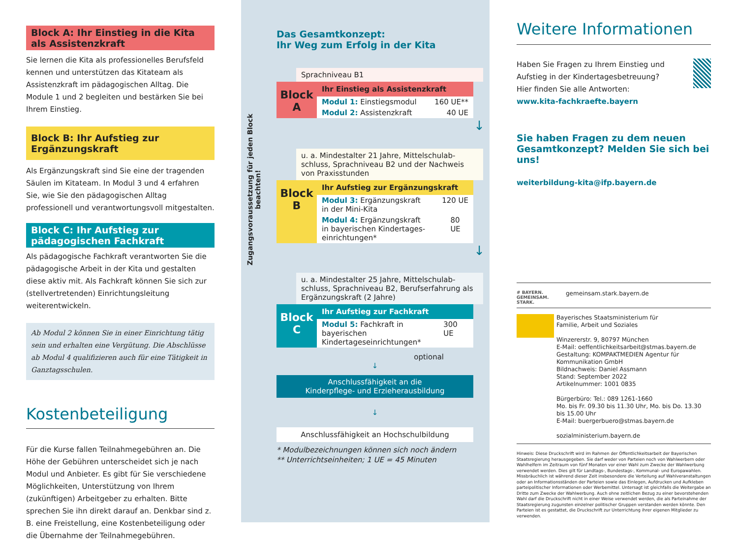Block A: Ihr Einstieg in die Kita als Assistenzkraft
Sie lernen die Kita als professionelles Berufsfeld kennen und unterstützen das Kitateam als Assistenz­kraft im pädagogischen Alltag. Die Module 1 und 2 begleiten und bestärken Sie bei Ihrem Einstieg.
Block B: Ihr Aufstieg zur Ergänzungskraft
Als Ergänzungskraft sind Sie eine der tragenden Säulen im Kitateam. In Modul 3 und 4 erfahren Sie, wie Sie den pädagogischen Alltag professionell und verantwortungsvoll mitgestalten.
Block C: Ihr Aufstieg zur pädagogischen Fachkraft
Als pädagogische Fachkraft verantworten Sie die pädagogische Arbeit in der Kita und gestalten diese aktiv mit. Als Fachkraft können Sie sich zur (stellver­tretenden) Einrichtungsleitung weiterentwickeln.
Ab Modul 2 können Sie in einer Einrichtung tätig sein und erhalten eine Vergütung. Die Abschlüsse ab Modul 4 qualifizieren auch für eine Tätigkeit in Ganztagsschulen.
Kostenbeteiligung
Für die Kurse fallen Teilnahmegebühren an. Die Höhe der Gebühren unterscheidet sich je nach Modul und Anbieter. Es gibt für Sie verschiedene Möglich­keiten, Unterstützung von Ihrem (zukünftigen) Arbeitgeber zu erhalten. Bitte sprechen Sie ihn direkt darauf an. Denkbar sind z. B. eine Freistellung, eine Kostenbeteiligung oder die Übernahme der Teilnahmegebühren.
Das Gesamtkonzept:
Ihr Weg zum Erfolg in der Kita
Sprachniveau B1
Block
A
Ihr Einstieg als Assistenzkraft
Modul 1: Einstiegsmodul 160 UE**
Modul 2: Assistenzkraft 40 UE
↓
u. a. Mindestalter 21 Jahre, Mittelschulab­schluss, Sprachniveau B2 und der Nachweis von Praxisstunden
Block
B
Ihr Aufstieg zur Ergänzungskraft
Modul 3: Ergänzungskraft
in der Mini-Kita 120 UE
Modul 4: Ergänzungskraft
in bayerischen Kindertages­einrichtungen* 80 UE
↓
u. a. Mindestalter 25 Jahre, Mittelschulab­schluss, Sprachniveau B2, Berufserfahrung als Ergänzungskraft (2 Jahre)
Block
C
Ihr Aufstieg zur Fachkraft
Modul 5: Fachkraft in bayerischen
Kindertageseinrichtungen* 300 UE
optional
↓
Anschlussfähigkeit an die
Kinderpflege- und Erzieherausbildung
↓
Anschlussfähigkeit an Hochschulbildung
* Modulbezeichnungen können sich noch ändern
** Unterrichtseinheiten; 1 UE = 45 Minuten
Zugangsvoraussetzung für jeden Block beachten!
Weitere Informationen
Haben Sie Fragen zu Ihrem Einstieg und Aufstieg in der Kindertagesbetreuung?
Hier finden Sie alle Antworten:
www.kita-fachkraefte.bayern
Sie haben Fragen zu dem neuen Gesamt­konzept? Melden Sie sich bei uns!
weiterbildung-kita@ifp.bayern.de
# BAYERN. GEMEINSAM. STARK.
gemeinsam.stark.bayern.de
Bayerisches Staatsministerium für
Familie, Arbeit und Soziales
Winzererstr. 9, 80797 München
E-Mail: oeffentlichkeitsarbeit@stmas.bayern.de
Gestaltung: KOMPAKTMEDIEN Agentur für Kommunikation GmbH
Bildnachweis: Daniel Assmann
Stand: September 2022
Artikelnummer: 1001 0835
Bürgerbüro: Tel.: 089 1261-1660
Mo. bis Fr. 09.30 bis 11.30 Uhr, Mo. bis Do. 13.30 bis 15.00 Uhr
E-Mail: buergerbuero@stmas.bayern.de
sozialministerium.bayern.de
Hinweis: Diese Druckschrift wird im Rahmen der Öffentlichkeitsarbeit der Bayerischen Staatsregierung herausgegeben. Sie darf weder von Parteien noch von Wahlwerbern oder Wahlhelfern im Zeitraum von fünf Monaten vor einer Wahl zum Zwecke der Wahlwerbung verwendet werden. Dies gilt für Landtags-, Bundestags-, Kommunal- und Europawahlen. Missbräuchlich ist während dieser Zeit insbesondere die Verteilung auf Wahlveranstaltungen oder an Informationsständen der Parteien sowie das Einlegen, Aufdrucken und Aufkleben partei­politischer Informationen oder Werbemittel. Untersagt ist gleichfalls die Weitergabe an Dritte zum Zwecke der Wahlwerbung. Auch ohne zeitlichen Bezug zu einer bevorstehenden Wahl darf die Druckschrift nicht in einer Weise verwendet werden, die als Parteinahme der Staatsregie­rung zugunsten einzelner politischer Gruppen verstanden werden könnte. Den Parteien ist es gestattet, die Druckschrift zur Unterrichtung ihrer eigenen Mitglieder zu verwenden.